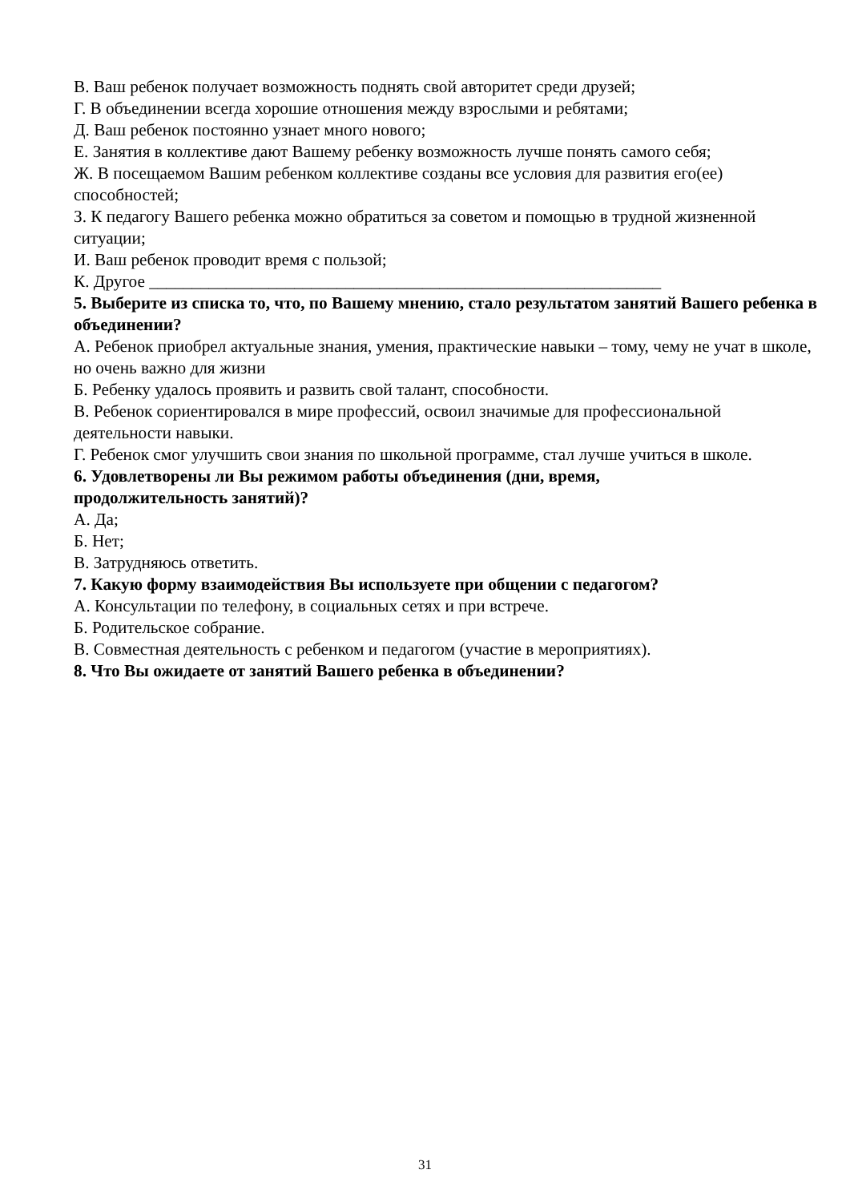В. Ваш ребенок получает возможность поднять свой авторитет среди друзей;
Г. В объединении всегда хорошие отношения между взрослыми и ребятами;
Д. Ваш ребенок постоянно узнает много нового;
Е. Занятия в коллективе дают Вашему ребенку возможность лучше понять самого себя;
Ж. В посещаемом Вашим ребенком коллективе созданы все условия для развития его(ее) способностей;
З. К педагогу Вашего ребенка можно обратиться за советом и помощью в трудной жизненной ситуации;
И. Ваш ребенок проводит время с пользой;
К. Другое ____________________________________________________________
5. Выберите из списка то, что, по Вашему мнению, стало результатом занятий Вашего ребенка в объединении?
А. Ребенок приобрел актуальные знания, умения, практические навыки – тому, чему не учат в школе, но очень важно для жизни
Б. Ребенку удалось проявить и развить свой талант, способности.
В. Ребенок сориентировался в мире профессий, освоил значимые для профессиональной деятельности навыки.
Г. Ребенок смог улучшить свои знания по школьной программе, стал лучше учиться в школе.
6. Удовлетворены ли Вы режимом работы объединения (дни, время,
продолжительность занятий)?
А. Да;
Б. Нет;
В. Затрудняюсь ответить.
7. Какую форму взаимодействия Вы используете при общении с педагогом?
А. Консультации по телефону, в социальных сетях и при встрече.
Б. Родительское собрание.
В. Совместная деятельность с ребенком и педагогом (участие в мероприятиях).
8. Что Вы ожидаете от занятий Вашего ребенка в объединении?
31